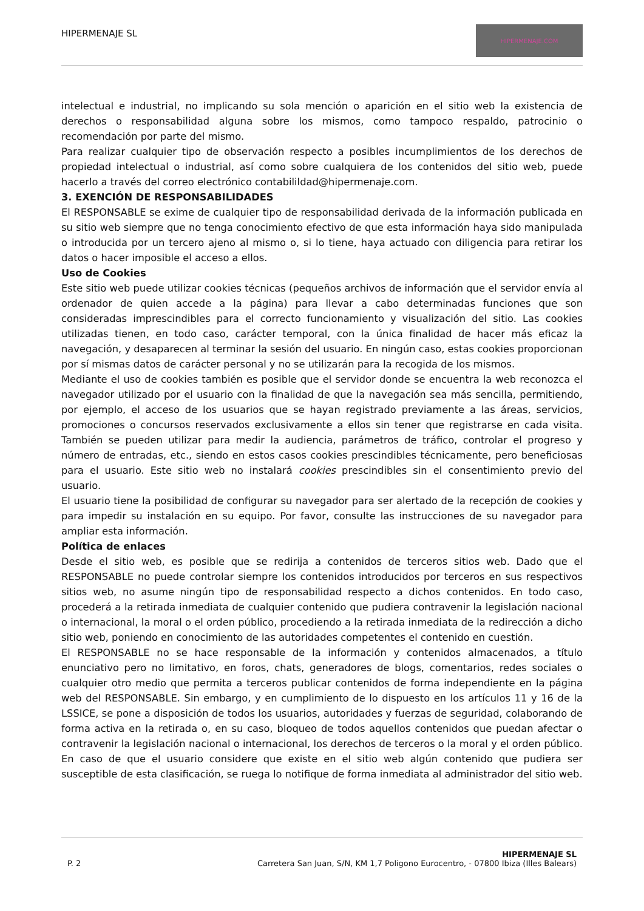HIPERMENAJE SL
HIPERMENAJE.COM
intelectual e industrial, no implicando su sola mención o aparición en el sitio web la existencia de derechos o responsabilidad alguna sobre los mismos, como tampoco respaldo, patrocinio o recomendación por parte del mismo.
Para realizar cualquier tipo de observación respecto a posibles incumplimientos de los derechos de propiedad intelectual o industrial, así como sobre cualquiera de los contenidos del sitio web, puede hacerlo a través del correo electrónico contabilildad@hipermenaje.com.
3. EXENCIÓN DE RESPONSABILIDADES
El RESPONSABLE se exime de cualquier tipo de responsabilidad derivada de la información publicada en su sitio web siempre que no tenga conocimiento efectivo de que esta información haya sido manipulada o introducida por un tercero ajeno al mismo o, si lo tiene, haya actuado con diligencia para retirar los datos o hacer imposible el acceso a ellos.
Uso de Cookies
Este sitio web puede utilizar cookies técnicas (pequeños archivos de información que el servidor envía al ordenador de quien accede a la página) para llevar a cabo determinadas funciones que son consideradas imprescindibles para el correcto funcionamiento y visualización del sitio. Las cookies utilizadas tienen, en todo caso, carácter temporal, con la única finalidad de hacer más eficaz la navegación, y desaparecen al terminar la sesión del usuario. En ningún caso, estas cookies proporcionan por sí mismas datos de carácter personal y no se utilizarán para la recogida de los mismos.
Mediante el uso de cookies también es posible que el servidor donde se encuentra la web reconozca el navegador utilizado por el usuario con la finalidad de que la navegación sea más sencilla, permitiendo, por ejemplo, el acceso de los usuarios que se hayan registrado previamente a las áreas, servicios, promociones o concursos reservados exclusivamente a ellos sin tener que registrarse en cada visita. También se pueden utilizar para medir la audiencia, parámetros de tráfico, controlar el progreso y número de entradas, etc., siendo en estos casos cookies prescindibles técnicamente, pero beneficiosas para el usuario. Este sitio web no instalará cookies prescindibles sin el consentimiento previo del usuario.
El usuario tiene la posibilidad de configurar su navegador para ser alertado de la recepción de cookies y para impedir su instalación en su equipo. Por favor, consulte las instrucciones de su navegador para ampliar esta información.
Política de enlaces
Desde el sitio web, es posible que se redirija a contenidos de terceros sitios web. Dado que el RESPONSABLE no puede controlar siempre los contenidos introducidos por terceros en sus respectivos sitios web, no asume ningún tipo de responsabilidad respecto a dichos contenidos. En todo caso, procederá a la retirada inmediata de cualquier contenido que pudiera contravenir la legislación nacional o internacional, la moral o el orden público, procediendo a la retirada inmediata de la redirección a dicho sitio web, poniendo en conocimiento de las autoridades competentes el contenido en cuestión.
El RESPONSABLE no se hace responsable de la información y contenidos almacenados, a título enunciativo pero no limitativo, en foros, chats, generadores de blogs, comentarios, redes sociales o cualquier otro medio que permita a terceros publicar contenidos de forma independiente en la página web del RESPONSABLE. Sin embargo, y en cumplimiento de lo dispuesto en los artículos 11 y 16 de la LSSICE, se pone a disposición de todos los usuarios, autoridades y fuerzas de seguridad, colaborando de forma activa en la retirada o, en su caso, bloqueo de todos aquellos contenidos que puedan afectar o contravenir la legislación nacional o internacional, los derechos de terceros o la moral y el orden público. En caso de que el usuario considere que existe en el sitio web algún contenido que pudiera ser susceptible de esta clasificación, se ruega lo notifique de forma inmediata al administrador del sitio web.
P. 2 HIPERMENAJE SL
Carretera San Juan, S/N, KM 1,7 Poligono Eurocentro, - 07800 Ibiza (Illes Balears)